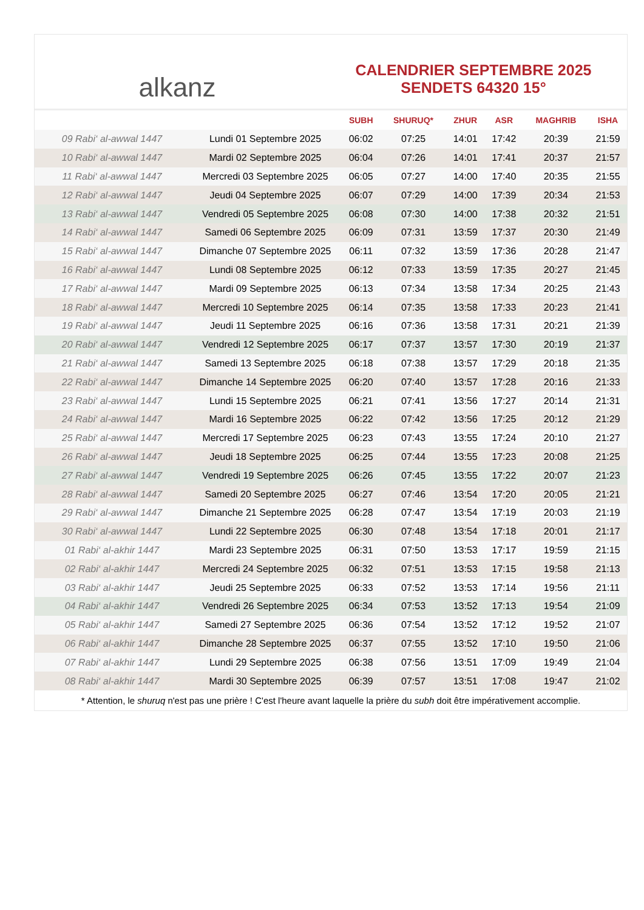alkanz
CALENDRIER SEPTEMBRE 2025
SENDETS 64320 15°
| | | SUBH | SHURUQ* | ZHUR | ASR | MAGHRIB | ISHA |
| --- | --- | --- | --- | --- | --- | --- | --- |
| 09 Rabi‘ al-awwal 1447 | Lundi 01 Septembre 2025 | 06:02 | 07:25 | 14:01 | 17:42 | 20:39 | 21:59 |
| 10 Rabi‘ al-awwal 1447 | Mardi 02 Septembre 2025 | 06:04 | 07:26 | 14:01 | 17:41 | 20:37 | 21:57 |
| 11 Rabi‘ al-awwal 1447 | Mercredi 03 Septembre 2025 | 06:05 | 07:27 | 14:00 | 17:40 | 20:35 | 21:55 |
| 12 Rabi‘ al-awwal 1447 | Jeudi 04 Septembre 2025 | 06:07 | 07:29 | 14:00 | 17:39 | 20:34 | 21:53 |
| 13 Rabi‘ al-awwal 1447 | Vendredi 05 Septembre 2025 | 06:08 | 07:30 | 14:00 | 17:38 | 20:32 | 21:51 |
| 14 Rabi‘ al-awwal 1447 | Samedi 06 Septembre 2025 | 06:09 | 07:31 | 13:59 | 17:37 | 20:30 | 21:49 |
| 15 Rabi‘ al-awwal 1447 | Dimanche 07 Septembre 2025 | 06:11 | 07:32 | 13:59 | 17:36 | 20:28 | 21:47 |
| 16 Rabi‘ al-awwal 1447 | Lundi 08 Septembre 2025 | 06:12 | 07:33 | 13:59 | 17:35 | 20:27 | 21:45 |
| 17 Rabi‘ al-awwal 1447 | Mardi 09 Septembre 2025 | 06:13 | 07:34 | 13:58 | 17:34 | 20:25 | 21:43 |
| 18 Rabi‘ al-awwal 1447 | Mercredi 10 Septembre 2025 | 06:14 | 07:35 | 13:58 | 17:33 | 20:23 | 21:41 |
| 19 Rabi‘ al-awwal 1447 | Jeudi 11 Septembre 2025 | 06:16 | 07:36 | 13:58 | 17:31 | 20:21 | 21:39 |
| 20 Rabi‘ al-awwal 1447 | Vendredi 12 Septembre 2025 | 06:17 | 07:37 | 13:57 | 17:30 | 20:19 | 21:37 |
| 21 Rabi‘ al-awwal 1447 | Samedi 13 Septembre 2025 | 06:18 | 07:38 | 13:57 | 17:29 | 20:18 | 21:35 |
| 22 Rabi‘ al-awwal 1447 | Dimanche 14 Septembre 2025 | 06:20 | 07:40 | 13:57 | 17:28 | 20:16 | 21:33 |
| 23 Rabi‘ al-awwal 1447 | Lundi 15 Septembre 2025 | 06:21 | 07:41 | 13:56 | 17:27 | 20:14 | 21:31 |
| 24 Rabi‘ al-awwal 1447 | Mardi 16 Septembre 2025 | 06:22 | 07:42 | 13:56 | 17:25 | 20:12 | 21:29 |
| 25 Rabi‘ al-awwal 1447 | Mercredi 17 Septembre 2025 | 06:23 | 07:43 | 13:55 | 17:24 | 20:10 | 21:27 |
| 26 Rabi‘ al-awwal 1447 | Jeudi 18 Septembre 2025 | 06:25 | 07:44 | 13:55 | 17:23 | 20:08 | 21:25 |
| 27 Rabi‘ al-awwal 1447 | Vendredi 19 Septembre 2025 | 06:26 | 07:45 | 13:55 | 17:22 | 20:07 | 21:23 |
| 28 Rabi‘ al-awwal 1447 | Samedi 20 Septembre 2025 | 06:27 | 07:46 | 13:54 | 17:20 | 20:05 | 21:21 |
| 29 Rabi‘ al-awwal 1447 | Dimanche 21 Septembre 2025 | 06:28 | 07:47 | 13:54 | 17:19 | 20:03 | 21:19 |
| 30 Rabi‘ al-awwal 1447 | Lundi 22 Septembre 2025 | 06:30 | 07:48 | 13:54 | 17:18 | 20:01 | 21:17 |
| 01 Rabi‘ al-akhir 1447 | Mardi 23 Septembre 2025 | 06:31 | 07:50 | 13:53 | 17:17 | 19:59 | 21:15 |
| 02 Rabi‘ al-akhir 1447 | Mercredi 24 Septembre 2025 | 06:32 | 07:51 | 13:53 | 17:15 | 19:58 | 21:13 |
| 03 Rabi‘ al-akhir 1447 | Jeudi 25 Septembre 2025 | 06:33 | 07:52 | 13:53 | 17:14 | 19:56 | 21:11 |
| 04 Rabi‘ al-akhir 1447 | Vendredi 26 Septembre 2025 | 06:34 | 07:53 | 13:52 | 17:13 | 19:54 | 21:09 |
| 05 Rabi‘ al-akhir 1447 | Samedi 27 Septembre 2025 | 06:36 | 07:54 | 13:52 | 17:12 | 19:52 | 21:07 |
| 06 Rabi‘ al-akhir 1447 | Dimanche 28 Septembre 2025 | 06:37 | 07:55 | 13:52 | 17:10 | 19:50 | 21:06 |
| 07 Rabi‘ al-akhir 1447 | Lundi 29 Septembre 2025 | 06:38 | 07:56 | 13:51 | 17:09 | 19:49 | 21:04 |
| 08 Rabi‘ al-akhir 1447 | Mardi 30 Septembre 2025 | 06:39 | 07:57 | 13:51 | 17:08 | 19:47 | 21:02 |
* Attention, le shuruq n'est pas une prière ! C'est l'heure avant laquelle la prière du subh doit être impérativement accomplie.